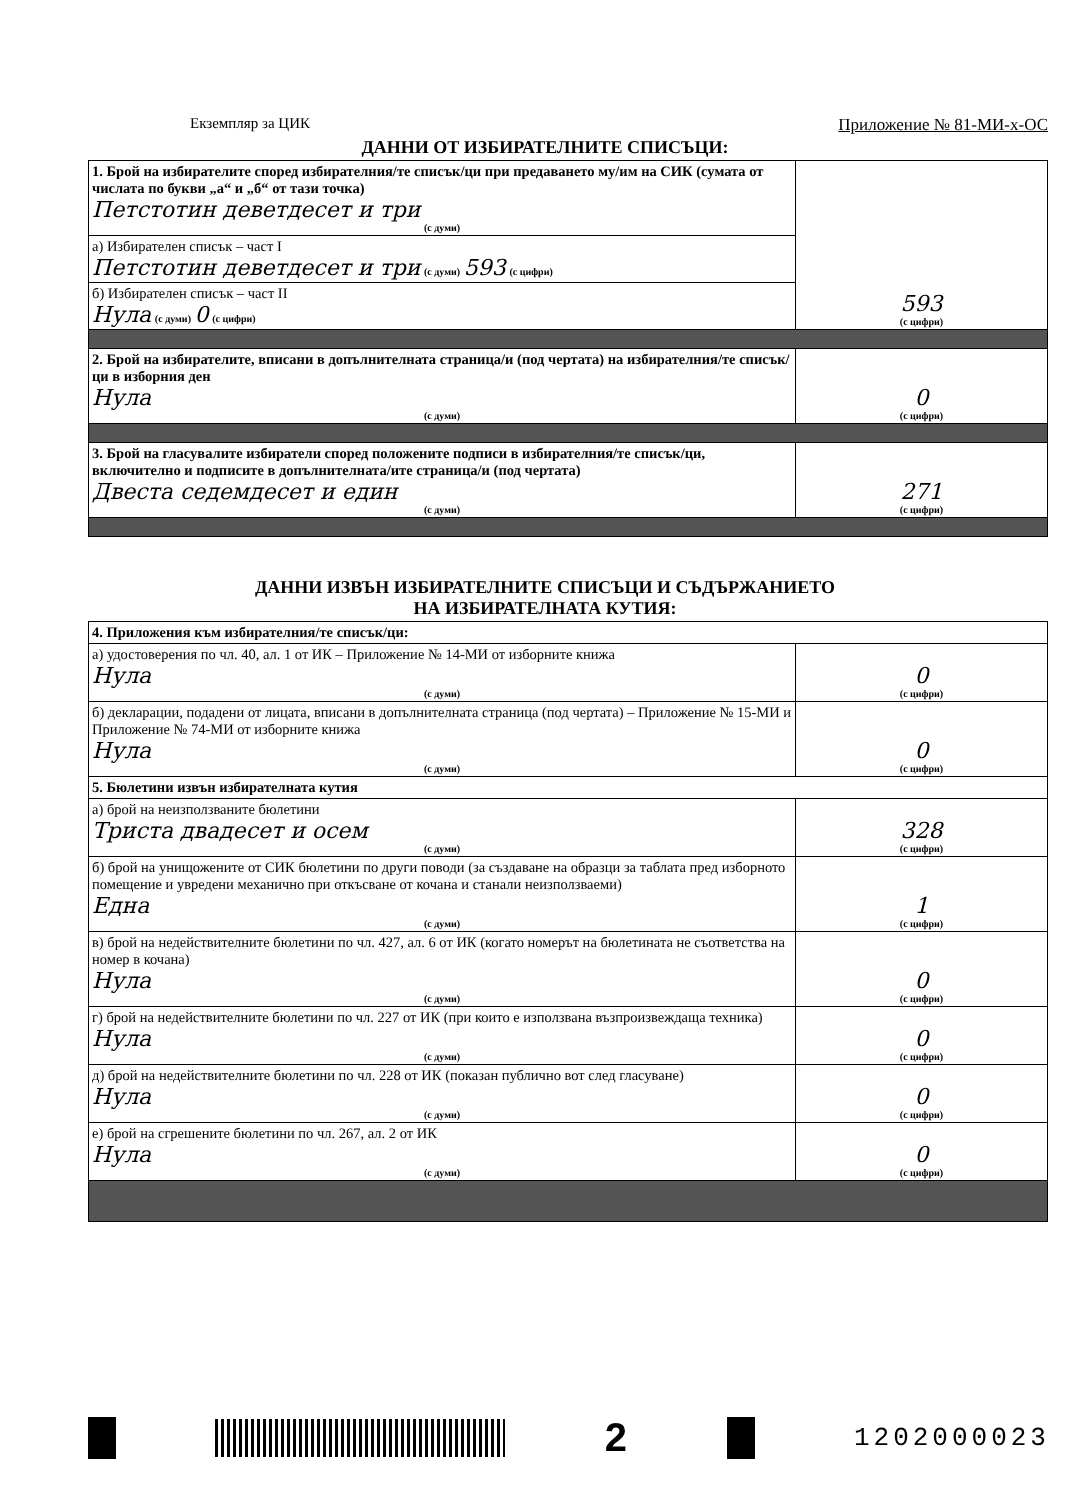Екземпляр за ЦИК Приложение № 81-МИ-х-ОС
ДАННИ ОТ ИЗБИРАТЕЛНИТЕ СПИСЪЦИ:
| 1. Брой на избирателите според избирателния/те списък/ци при предаването му/им на СИК (сумата от числата по букви „а“ и „б“ от тази точка) Петстотин деветдесет и три (с думи) | 593 (с цифри) |
| а) Избирателен списък – част I Петстотин деветдесет и три (с думи) 593 (с цифри) | |
| б) Избирателен списък – част II Нула (с думи) 0 (с цифри) | |
| 2. Брой на избирателите, вписани в допълнителната страница/и (под чертата) на избирателния/те списък/ци в изборния ден Нула (с думи) | 0 (с цифри) |
| 3. Брой на гласувалите избиратели според положените подписи в избирателния/те списък/ци, включително и подписите в допълнителната/ите страница/и (под чертата) Двеста седемдесет и един (с думи) | 271 (с цифри) |
ДАННИ ИЗВЪН ИЗБИРАТЕЛНИТЕ СПИСЪЦИ И СЪДЪРЖАНИЕТО
НА ИЗБИРАТЕЛНАТА КУТИЯ:
| 4. Приложения към избирателния/те списък/ци: | |
| а) удостоверения по чл. 40, ал. 1 от ИК – Приложение № 14-МИ от изборните книжа Нула (с думи) | 0 (с цифри) |
| б) декларации, подадени от лицата, вписани в допълнителната страница (под чертата) – Приложение № 15-МИ и Приложение № 74-МИ от изборните книжа Нула (с думи) | 0 (с цифри) |
| 5. Бюлетини извън избирателната кутия | |
| а) брой на неизползваните бюлетини Триста двадесет и осем (с думи) | 328 (с цифри) |
| б) брой на унищожените от СИК бюлетини по други поводи (за създаване на образци за таблата пред изборното помещение и увредени механично при откъсване от кочана и станали неизползваеми) Една (с думи) | 1 (с цифри) |
| в) брой на недействителните бюлетини по чл. 427, ал. 6 от ИК (когато номерът на бюлетината не съответства на номер в кочана) Нула (с думи) | 0 (с цифри) |
| г) брой на недействителните бюлетини по чл. 227 от ИК (при които е използвана възпроизвеждаща техника) Нула (с думи) | 0 (с цифри) |
| д) брой на недействителните бюлетини по чл. 228 от ИК (показан публично вот след гласуване) Нула (с думи) | 0 (с цифри) |
| е) брой на сгрешените бюлетини по чл. 267, ал. 2 от ИК Нула (с думи) | 0 (с цифри) |
2 1202000023